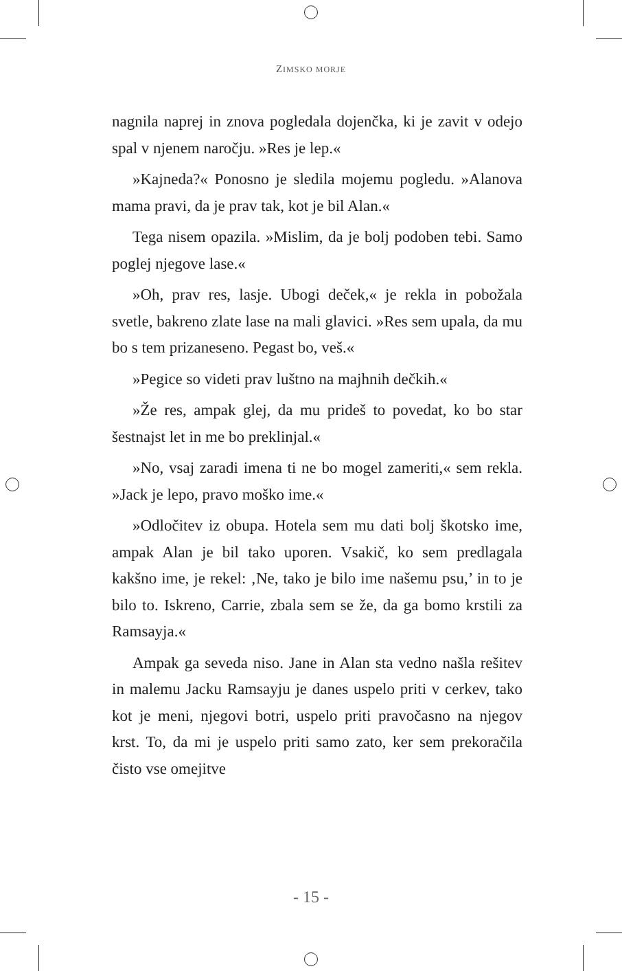ZIMSKO MORJE
nagnila naprej in znova pogledala dojenčka, ki je zavit v odejo spal v njenem naročju. »Res je lep.«
»Kajneda?« Ponosno je sledila mojemu pogledu. »Alanova mama pravi, da je prav tak, kot je bil Alan.«
Tega nisem opazila. »Mislim, da je bolj podoben tebi. Samo poglej njegove lase.«
»Oh, prav res, lasje. Ubogi deček,« je rekla in pobožala svetle, bakreno zlate lase na mali glavici. »Res sem upala, da mu bo s tem prizaneseno. Pegast bo, veš.«
»Pegice so videti prav luštno na majhnih dečkih.«
»Že res, ampak glej, da mu prideš to povedat, ko bo star šestnajst let in me bo preklinjal.«
»No, vsaj zaradi imena ti ne bo mogel zameriti,« sem rekla. »Jack je lepo, pravo moško ime.«
»Odločitev iz obupa. Hotela sem mu dati bolj škotsko ime, ampak Alan je bil tako uporen. Vsakič, ko sem predlagala kakšno ime, je rekel: ‚Ne, tako je bilo ime našemu psu,’ in to je bilo to. Iskreno, Carrie, zbala sem se že, da ga bomo krstili za Ramsayja.«
Ampak ga seveda niso. Jane in Alan sta vedno našla rešitev in malemu Jacku Ramsayju je danes uspelo priti v cerkev, tako kot je meni, njegovi botri, uspelo priti pravočasno na njegov krst. To, da mi je uspelo priti samo zato, ker sem prekoračila čisto vse omejitve
- 15 -